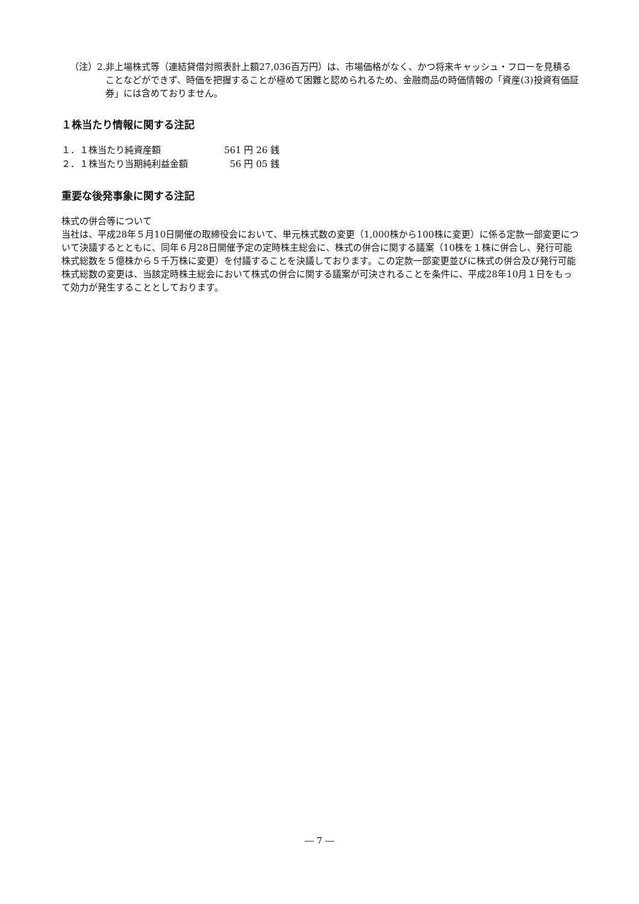（注）2. 非上場株式等（連結貸借対照表計上額27,036百万円）は、市場価格がなく、かつ将来キャッシュ・フローを見積ることなどができず、時価を把握することが極めて困難と認められるため、金融商品の時価情報の「資産(3)投資有価証券」には含めておりません。
１株当たり情報に関する注記
| １．１株当たり純資産額 | 561 円 26 銭 |
| ２．１株当たり当期純利益金額 | 56 円 05 銭 |
重要な後発事象に関する注記
株式の併合等について
当社は、平成28年５月10日開催の取締役会において、単元株式数の変更（1,000株から100株に変更）に係る定款一部変更について決議するとともに、同年６月28日開催予定の定時株主総会に、株式の併合に関する議案（10株を１株に併合し、発行可能株式総数を５億株から５千万株に変更）を付議することを決議しております。この定款一部変更並びに株式の併合及び発行可能株式総数の変更は、当該定時株主総会において株式の併合に関する議案が可決されることを条件に、平成28年10月１日をもって効力が発生することとしております。
― 7 ―